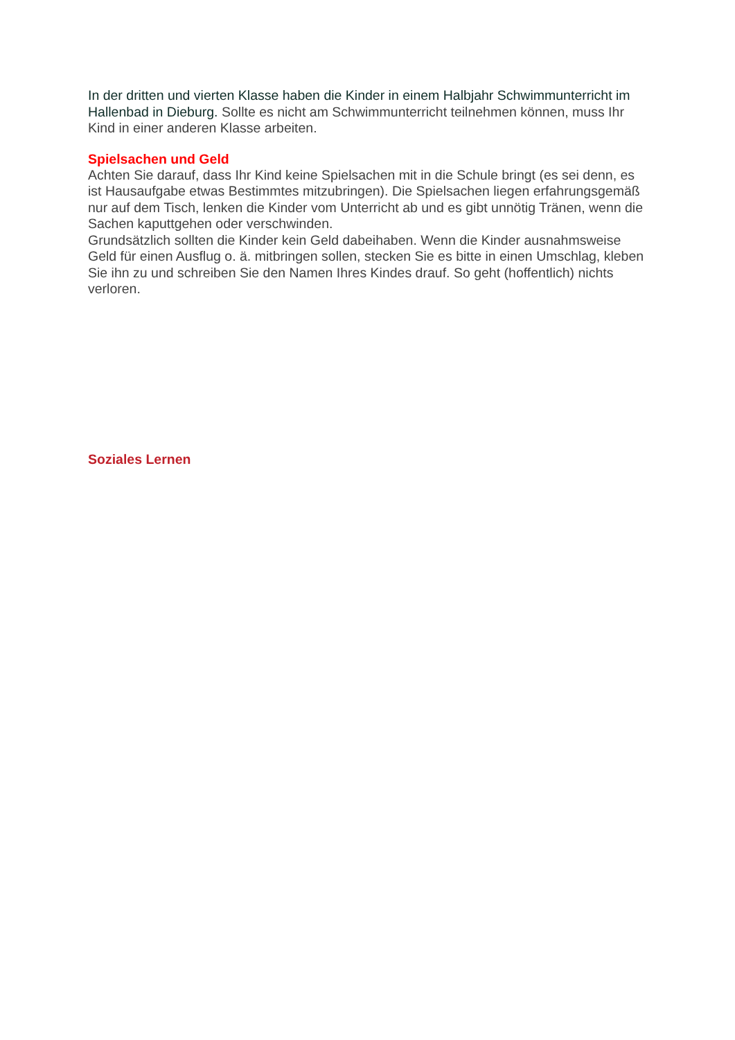In der dritten und vierten Klasse haben die Kinder in einem Halbjahr Schwimmunterricht im Hallenbad in Dieburg. Sollte es nicht am Schwimmunterricht teilnehmen können, muss Ihr Kind in einer anderen Klasse arbeiten.
Spielsachen und Geld
Achten Sie darauf, dass Ihr Kind keine Spielsachen mit in die Schule bringt (es sei denn, es ist Hausaufgabe etwas Bestimmtes mitzubringen). Die Spielsachen liegen erfahrungsgemäß nur auf dem Tisch, lenken die Kinder vom Unterricht ab und es gibt unnötig Tränen, wenn die Sachen kaputtgehen oder verschwinden.
Grundsätzlich sollten die Kinder kein Geld dabeihaben. Wenn die Kinder ausnahmsweise Geld für einen Ausflug o. ä. mitbringen sollen, stecken Sie es bitte in einen Umschlag, kleben Sie ihn zu und schreiben Sie den Namen Ihres Kindes drauf. So geht (hoffentlich) nichts verloren.
Soziales Lernen